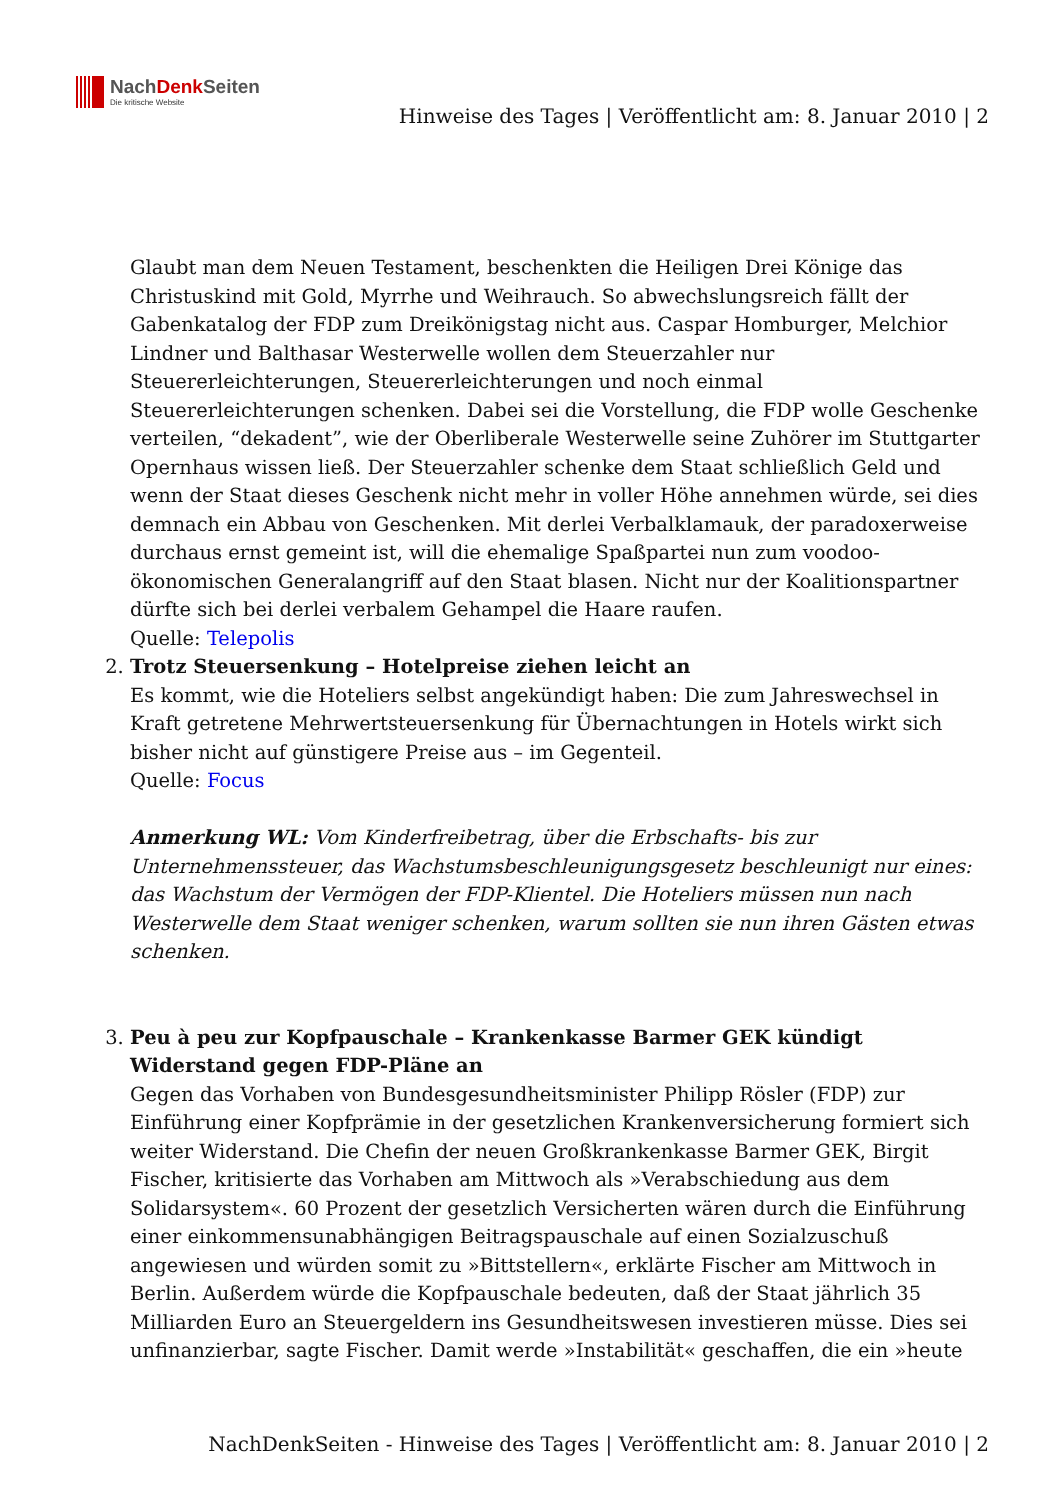NachDenk Seiten
Die kritische Website
Hinweise des Tages | Veröffentlicht am: 8. Januar 2010 | 2
Glaubt man dem Neuen Testament, beschenkten die Heiligen Drei Könige das Christuskind mit Gold, Myrrhe und Weihrauch. So abwechslungsreich fällt der Gabenkatalog der FDP zum Dreikönigstag nicht aus. Caspar Homburger, Melchior Lindner und Balthasar Westerwelle wollen dem Steuerzahler nur Steuererleichterungen, Steuererleichterungen und noch einmal Steuererleichterungen schenken. Dabei sei die Vorstellung, die FDP wolle Geschenke verteilen, “dekadent”, wie der Oberliberale Westerwelle seine Zuhörer im Stuttgarter Opernhaus wissen ließ. Der Steuerzahler schenke dem Staat schließlich Geld und wenn der Staat dieses Geschenk nicht mehr in voller Höhe annehmen würde, sei dies demnach ein Abbau von Geschenken. Mit derlei Verbalklamauk, der paradoxerweise durchaus ernst gemeint ist, will die ehemalige Spaßpartei nun zum voodoo-ökonomischen Generalangriff auf den Staat blasen. Nicht nur der Koalitionspartner dürfte sich bei derlei verbalem Gehampel die Haare raufen.
Quelle: Telepolis
2. Trotz Steuersenkung – Hotelpreise ziehen leicht an
Es kommt, wie die Hoteliers selbst angekündigt haben: Die zum Jahreswechsel in Kraft getretene Mehrwertsteuersenkung für Übernachtungen in Hotels wirkt sich bisher nicht auf günstigere Preise aus – im Gegenteil.
Quelle: Focus
Anmerkung WL: Vom Kinderfreibetrag, über die Erbschafts- bis zur Unternehmenssteuer, das Wachstumsbeschleunigungsgesetz beschleunigt nur eines: das Wachstum der Vermögen der FDP-Klientel. Die Hoteliers müssen nun nach Westerwelle dem Staat weniger schenken, warum sollten sie nun ihren Gästen etwas schenken.
3. Peu à peu zur Kopfpauschale – Krankenkasse Barmer GEK kündigt Widerstand gegen FDP-Pläne an
Gegen das Vorhaben von Bundesgesundheitsminister Philipp Rösler (FDP) zur Einführung einer Kopfprämie in der gesetzlichen Krankenversicherung formiert sich weiter Widerstand. Die Chefin der neuen Großkrankenkasse Barmer GEK, Birgit Fischer, kritisierte das Vorhaben am Mittwoch als »Verabschiedung aus dem Solidarsystem«. 60 Prozent der gesetzlich Versicherten wären durch die Einführung einer einkommensunabhängigen Beitragspauschale auf einen Sozialzuschuß angewiesen und würden somit zu »Bittstellern«, erklärte Fischer am Mittwoch in Berlin. Außerdem würde die Kopfpauschale bedeuten, daß der Staat jährlich 35 Milliarden Euro an Steuergeldern ins Gesundheitswesen investieren müsse. Dies sei unfinanzierbar, sagte Fischer. Damit werde »Instabilität« geschaffen, die ein »heute
NachDenkSeiten - Hinweise des Tages | Veröffentlicht am: 8. Januar 2010 | 2